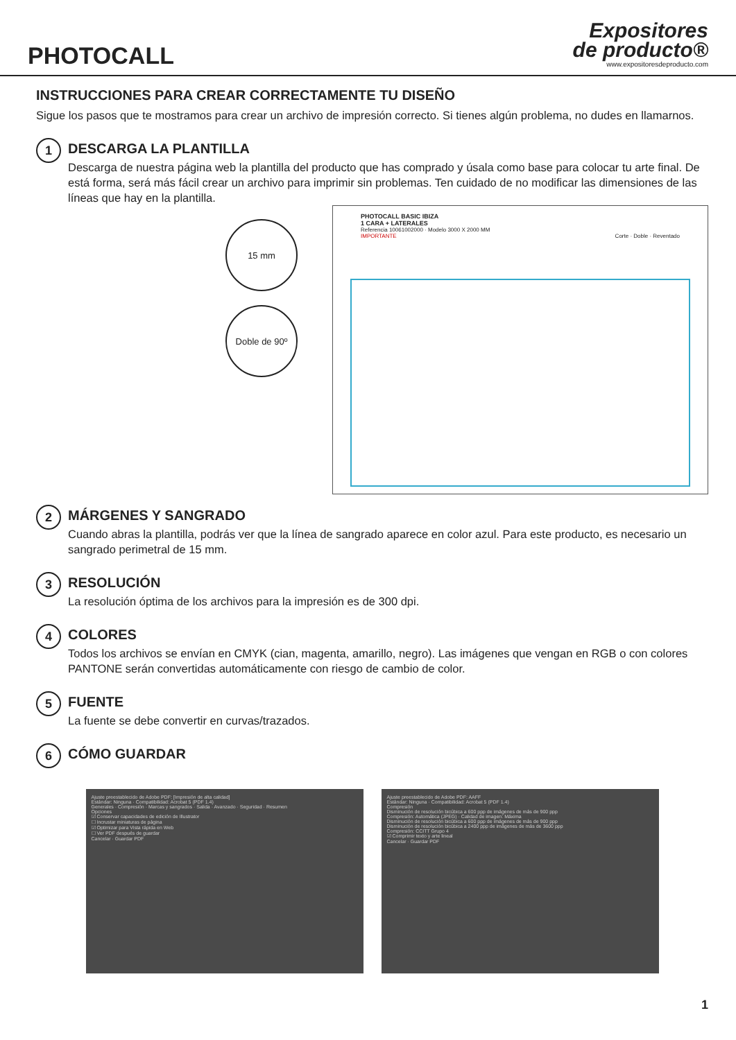PHOTOCALL
Expositores
de producto®
www.expositoresdeproducto.com
INSTRUCCIONES PARA CREAR CORRECTAMENTE TU DISEÑO
Sigue los pasos que te mostramos para crear un archivo de impresión correcto. Si tienes algún problema, no dudes en llamarnos.
1
DESCARGA LA PLANTILLA
Descarga de nuestra página web la plantilla del producto que has comprado y úsala como base para colocar tu arte final. De está forma, será más fácil crear un archivo para imprimir sin problemas. Ten cuidado de no modificar las dimensiones de las líneas que hay en la plantilla.
15 mm
Doble de 90º
PHOTOCALL BASIC IBIZA
1 CARA + LATERALES
Referencia 10061002000 · Modelo 3000 X 2000 MM
IMPORTANTE Corte · Doble · Reventado
2
MÁRGENES Y SANGRADO
Cuando abras la plantilla, podrás ver que la línea de sangrado aparece en color azul. Para este producto, es necesario un sangrado perimetral de 15 mm.
3
RESOLUCIÓN
La resolución óptima de los archivos para la impresión es de 300 dpi.
4
COLORES
Todos los archivos se envían en CMYK (cian, magenta, amarillo, negro). Las imágenes que vengan en RGB o con colores PANTONE serán convertidas automáticamente con riesgo de cambio de color.
5
FUENTE
La fuente se debe convertir en curvas/trazados.
6
CÓMO GUARDAR
Ajuste preestablecido de Adobe PDF: [Impresión de alta calidad]
Estándar: Ninguna · Compatibilidad: Acrobat 5 (PDF 1.4)
Generales · Compresión · Marcas y sangrados · Salida · Avanzado · Seguridad · Resumen
Opciones
☑ Conservar capacidades de edición de Illustrator
☐ Incrustar miniaturas de página
☑ Optimizar para Vista rápida en Web
☐ Ver PDF después de guardar
Cancelar · Guardar PDF
Ajuste preestablecido de Adobe PDF: AAFF
Estándar: Ninguna · Compatibilidad: Acrobat 5 (PDF 1.4)
Compresión
Disminución de resolución bicúbica a 600 ppp de imágenes de más de 900 ppp
Compresión: Automática (JPEG) · Calidad de imagen: Máxima
Disminución de resolución bicúbica a 600 ppp de imágenes de más de 900 ppp
Disminución de resolución bicúbica a 2400 ppp de imágenes de más de 3600 ppp
Compresión: CCITT Grupo 4
☑ Comprimir texto y arte lineal
Cancelar · Guardar PDF
1